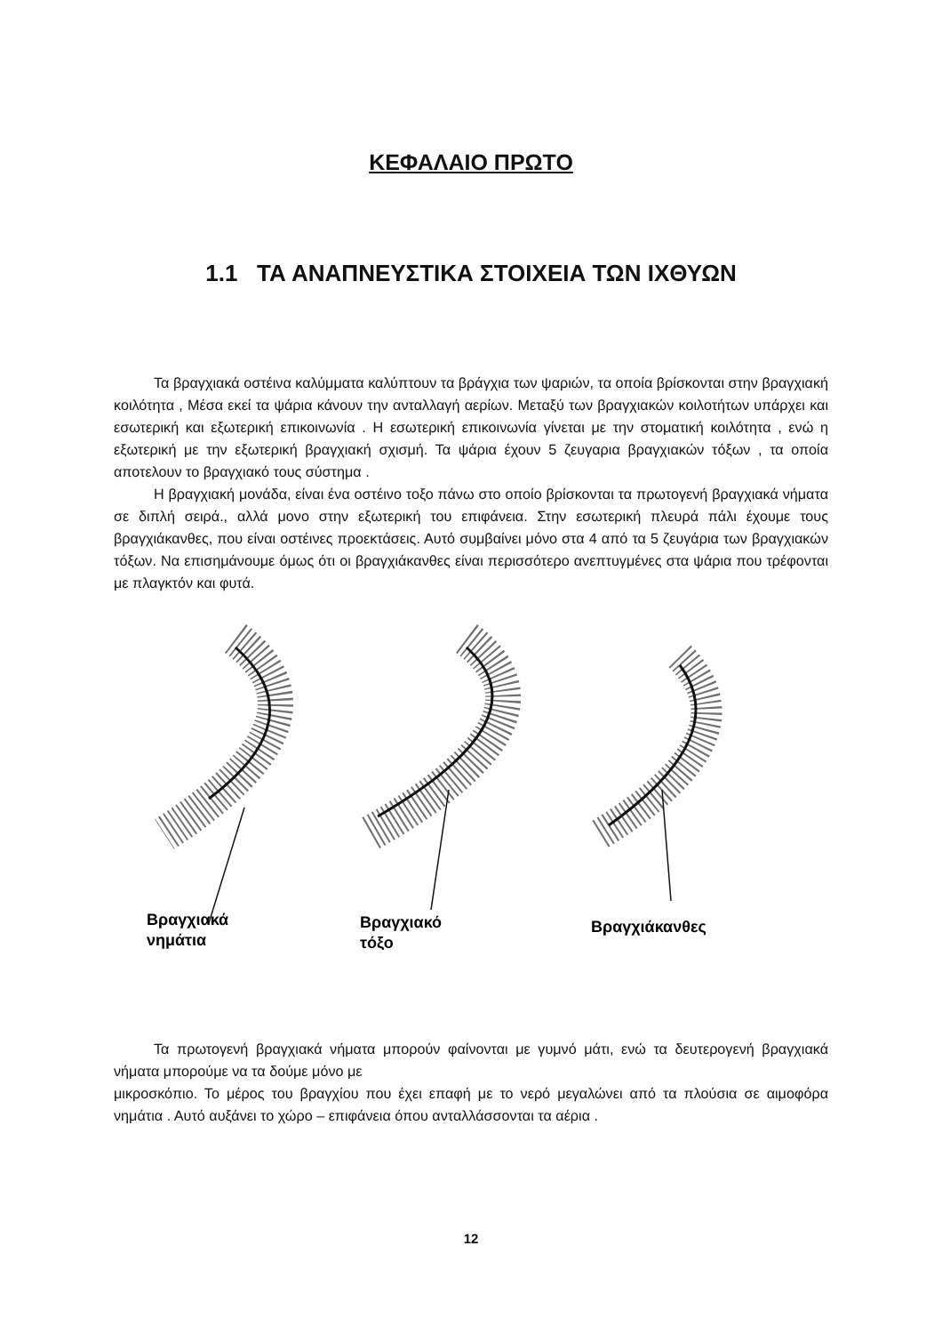ΚΕΦΑΛΑΙΟ ΠΡΩΤΟ
1.1 ΤΑ ΑΝΑΠΝΕΥΣΤΙΚΑ ΣΤΟΙΧΕΙΑ ΤΩΝ ΙΧΘΥΩΝ
Τα βραγχιακά οστέινα καλύμματα καλύπτουν τα βράγχια των ψαριών, τα οποία βρίσκονται στην βραγχιακή κοιλότητα , Μέσα εκεί τα ψάρια κάνουν την ανταλλαγή αερίων. Μεταξύ των βραγχιακών κοιλοτήτων υπάρχει και εσωτερική και εξωτερική επικοινωνία . Η εσωτερική επικοινωνία γίνεται με την στοματική κοιλότητα , ενώ η εξωτερική με την εξωτερική βραγχιακή σχισμή. Τα ψάρια έχουν 5 ζευγαρια βραγχιακών τόξων , τα οποία αποτελουν το βραγχιακό τους σύστημα .
Η βραγχιακή μονάδα, είναι ένα οστέινο τοξο πάνω στο οποίο βρίσκονται τα πρωτογενή βραγχιακά νήματα σε διπλή σειρά., αλλά μονο στην εξωτερική του επιφάνεια. Στην εσωτερική πλευρά πάλι έχουμε τους βραγχιάκανθες, που είναι οστέινες προεκτάσεις. Αυτό συμβαίνει μόνο στα 4 από τα 5 ζευγάρια των βραγχιακών τόξων. Να επισημάνουμε όμως ότι οι βραγχιάκανθες είναι περισσότερο ανεπτυγμένες στα ψάρια που τρέφονται με πλαγκτόν και φυτά.
Βραγχιακά
νημάτια
Βραγχιακό
τόξο
Βραγχιάκανθες
Τα πρωτογενή βραγχιακά νήματα μπορούν φαίνονται με γυμνό μάτι, ενώ τα δευτερογενή βραγχιακά νήματα μπορούμε να τα δούμε μόνο με
μικροσκόπιο. Το μέρος του βραγχίου που έχει επαφή με το νερό μεγαλώνει από τα πλούσια σε αιμοφόρα νημάτια . Αυτό αυξάνει το χώρο – επιφάνεια όπου ανταλλάσσονται τα αέρια .
12